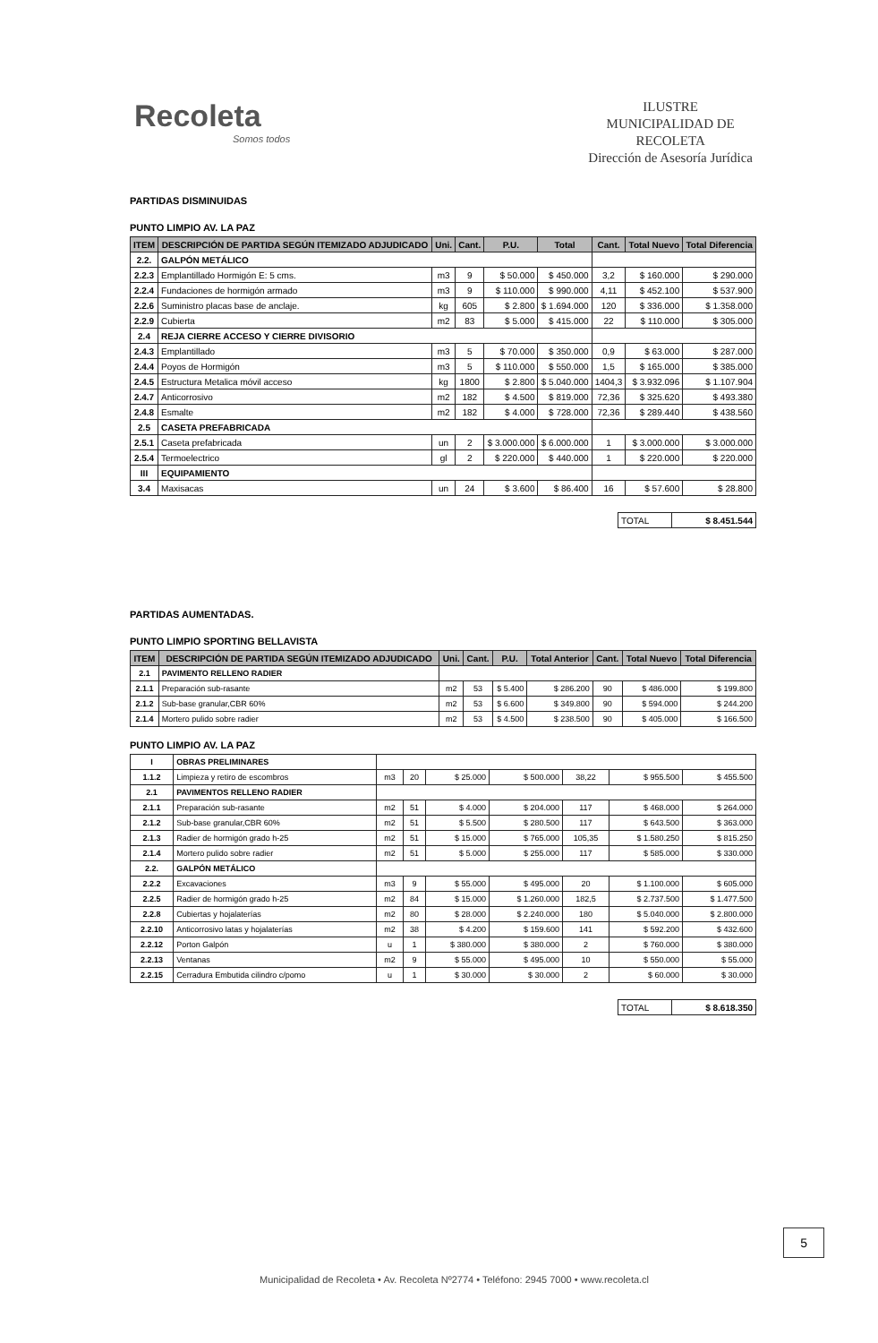Recoleta
Somos todos
ILUSTRE
MUNICIPALIDAD DE
RECOLETA
Dirección de Asesoría Jurídica
PARTIDAS DISMINUIDAS
PUNTO LIMPIO AV. LA PAZ
| ITEM | DESCRIPCIÓN DE PARTIDA SEGÚN ITEMIZADO ADJUDICADO | Uni. | Cant. | P.U. | Total | Cant. | Total Nuevo | Total Diferencia |
| --- | --- | --- | --- | --- | --- | --- | --- | --- |
| 2.2. | GALPÓN METÁLICO | | | | | | | |
| 2.2.3 | Emplantillado Hormigón E: 5 cms. | m3 | 9 | $ 50.000 | $ 450.000 | 3,2 | $ 160.000 | $ 290.000 |
| 2.2.4 | Fundaciones de hormigón armado | m3 | 9 | $ 110.000 | $ 990.000 | 4,11 | $ 452.100 | $ 537.900 |
| 2.2.6 | Suministro placas base de anclaje. | kg | 605 | $ 2.800 | $ 1.694.000 | 120 | $ 336.000 | $ 1.358.000 |
| 2.2.9 | Cubierta | m2 | 83 | $ 5.000 | $ 415.000 | 22 | $ 110.000 | $ 305.000 |
| 2.4 | REJA CIERRE ACCESO Y CIERRE DIVISORIO | | | | | | | |
| 2.4.3 | Emplantillado | m3 | 5 | $ 70.000 | $ 350.000 | 0,9 | $ 63.000 | $ 287.000 |
| 2.4.4 | Poyos de Hormigón | m3 | 5 | $ 110.000 | $ 550.000 | 1,5 | $ 165.000 | $ 385.000 |
| 2.4.5 | Estructura Metalica móvil acceso | kg | 1800 | $ 2.800 | $ 5.040.000 | 1404,3 | $ 3.932.096 | $ 1.107.904 |
| 2.4.7 | Anticorrosivo | m2 | 182 | $ 4.500 | $ 819.000 | 72,36 | $ 325.620 | $ 493.380 |
| 2.4.8 | Esmalte | m2 | 182 | $ 4.000 | $ 728.000 | 72,36 | $ 289.440 | $ 438.560 |
| 2.5 | CASETA PREFABRICADA | | | | | | | |
| 2.5.1 | Caseta prefabricada | un | 2 | $ 3.000.000 | $ 6.000.000 | 1 | $ 3.000.000 | $ 3.000.000 |
| 2.5.4 | Termoelectrico | gl | 2 | $ 220.000 | $ 440.000 | 1 | $ 220.000 | $ 220.000 |
| III | EQUIPAMIENTO | | | | | | | |
| 3.4 | Maxisacas | un | 24 | $ 3.600 | $ 86.400 | 16 | $ 57.600 | $ 28.800 |
| TOTAL | $ 8.451.544 |
PARTIDAS AUMENTADAS.
PUNTO LIMPIO SPORTING BELLAVISTA
| ITEM | DESCRIPCIÓN DE PARTIDA SEGÚN ITEMIZADO ADJUDICADO | Uni. | Cant. | P.U. | Total Anterior | Cant. | Total Nuevo | Total Diferencia |
| --- | --- | --- | --- | --- | --- | --- | --- | --- |
| 2.1 | PAVIMENTO RELLENO RADIER | | | | | | | |
| 2.1.1 | Preparación sub-rasante | m2 | 53 | $ 5.400 | $ 286.200 | 90 | $ 486.000 | $ 199.800 |
| 2.1.2 | Sub-base granular,CBR 60% | m2 | 53 | $ 6.600 | $ 349.800 | 90 | $ 594.000 | $ 244.200 |
| 2.1.4 | Mortero pulido sobre radier | m2 | 53 | $ 4.500 | $ 238.500 | 90 | $ 405.000 | $ 166.500 |
PUNTO LIMPIO AV. LA PAZ
| I | OBRAS PRELIMINARES | | | | | | | |
| 1.1.2 | Limpieza y retiro de escombros | m3 | 20 | $ 25.000 | $ 500.000 | 38,22 | $ 955.500 | $ 455.500 |
| 2.1 | PAVIMENTOS RELLENO RADIER | | | | | | | |
| 2.1.1 | Preparación sub-rasante | m2 | 51 | $ 4.000 | $ 204.000 | 117 | $ 468.000 | $ 264.000 |
| 2.1.2 | Sub-base granular,CBR 60% | m2 | 51 | $ 5.500 | $ 280.500 | 117 | $ 643.500 | $ 363.000 |
| 2.1.3 | Radier de hormigón grado h-25 | m2 | 51 | $ 15.000 | $ 765.000 | 105,35 | $ 1.580.250 | $ 815.250 |
| 2.1.4 | Mortero pulido sobre radier | m2 | 51 | $ 5.000 | $ 255.000 | 117 | $ 585.000 | $ 330.000 |
| 2.2. | GALPÓN METÁLICO | | | | | | | |
| 2.2.2 | Excavaciones | m3 | 9 | $ 55.000 | $ 495.000 | 20 | $ 1.100.000 | $ 605.000 |
| 2.2.5 | Radier de hormigón grado h-25 | m2 | 84 | $ 15.000 | $ 1.260.000 | 182,5 | $ 2.737.500 | $ 1.477.500 |
| 2.2.8 | Cubiertas y hojalaterías | m2 | 80 | $ 28.000 | $ 2.240.000 | 180 | $ 5.040.000 | $ 2.800.000 |
| 2.2.10 | Anticorrosivo latas y hojalaterías | m2 | 38 | $ 4.200 | $ 159.600 | 141 | $ 592.200 | $ 432.600 |
| 2.2.12 | Porton Galpón | u | 1 | $ 380.000 | $ 380.000 | 2 | $ 760.000 | $ 380.000 |
| 2.2.13 | Ventanas | m2 | 9 | $ 55.000 | $ 495.000 | 10 | $ 550.000 | $ 55.000 |
| 2.2.15 | Cerradura Embutida cilindro c/pomo | u | 1 | $ 30.000 | $ 30.000 | 2 | $ 60.000 | $ 30.000 |
| TOTAL | $ 8.618.350 |
5
Municipalidad de Recoleta • Av. Recoleta Nº2774 • Teléfono: 2945 7000 • www.recoleta.cl